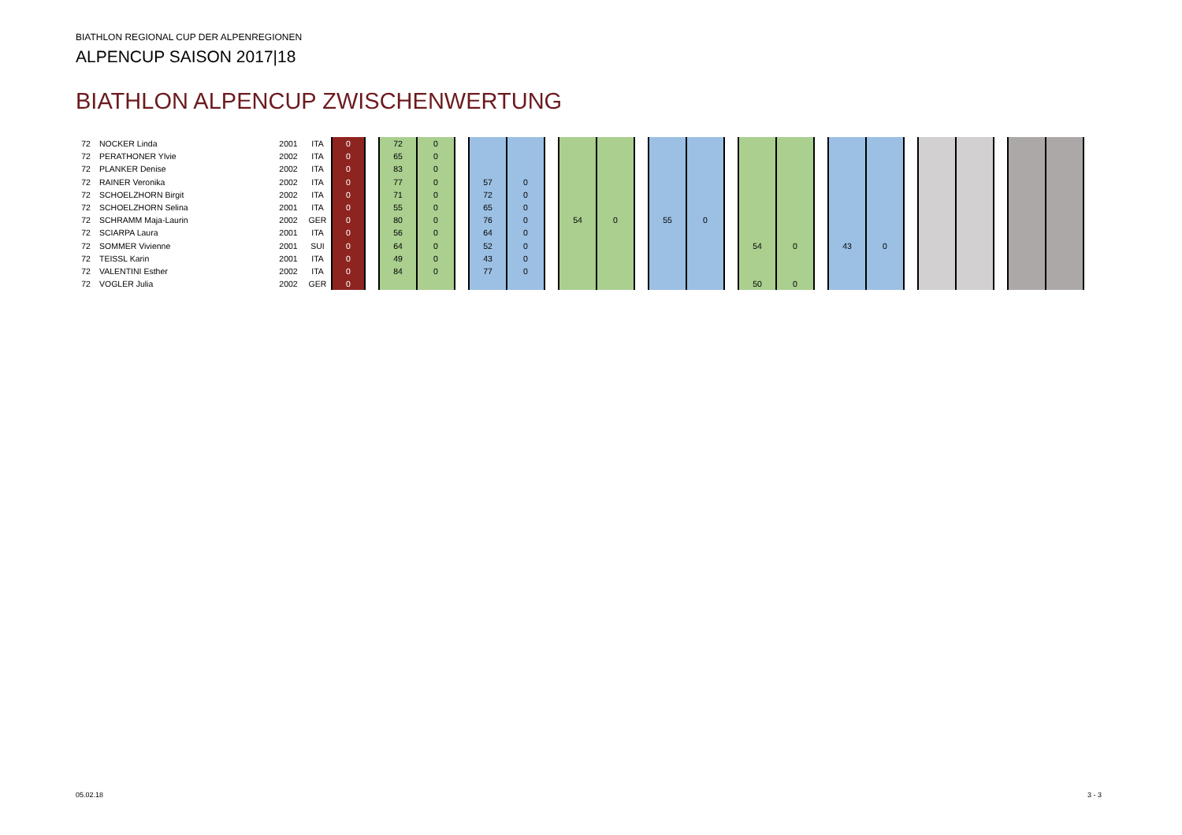BIATHLON REGIONAL CUP DER ALPENREGIONEN
ALPENCUP SAISON 2017|18
BIATHLON ALPENCUP ZWISCHENWERTUNG
| 72 | NOCKER Linda | 2001 | ITA | 0 | | 72 | 0 | | | | | | | | | | | | | | | | | | | | | |
| 72 | PERATHONER Ylvie | 2002 | ITA | 0 | | 65 | 0 | | | | | | | | | | | | | | | | | | | | | |
| 72 | PLANKER Denise | 2002 | ITA | 0 | | 83 | 0 | | | | | | | | | | | | | | | | | | | | | |
| 72 | RAINER Veronika | 2002 | ITA | 0 | | 77 | 0 | | 57 | 0 | | | | | | | | | | | | | | | | | | |
| 72 | SCHOELZHORN Birgit | 2002 | ITA | 0 | | 71 | 0 | | 72 | 0 | | | | | | | | | | | | | | | | | | |
| 72 | SCHOELZHORN Selina | 2001 | ITA | 0 | | 55 | 0 | | 65 | 0 | | | | | | | | | | | | | | | | | | |
| 72 | SCHRAMM Maja-Laurin | 2002 | GER | 0 | | 80 | 0 | | 76 | 0 | | 54 | 0 | | 55 | 0 | | | | | | | | | | | | |
| 72 | SCIARPA Laura | 2001 | ITA | 0 | | 56 | 0 | | 64 | 0 | | | | | | | | | | | | | | | | | | |
| 72 | SOMMER Vivienne | 2001 | SUI | 0 | | 64 | 0 | | 52 | 0 | | | | | | | | 54 | 0 | | 43 | 0 | | | | | | |
| 72 | TEISSL Karin | 2001 | ITA | 0 | | 49 | 0 | | 43 | 0 | | | | | | | | | | | | | | | | | | |
| 72 | VALENTINI Esther | 2002 | ITA | 0 | | 84 | 0 | | 77 | 0 | | | | | | | | | | | | | | | | | | |
| 72 | VOGLER Julia | 2002 | GER | 0 | | | | | | | | | | | | | | 50 | 0 | | | | | | | | | |
05.02.18 3 - 3